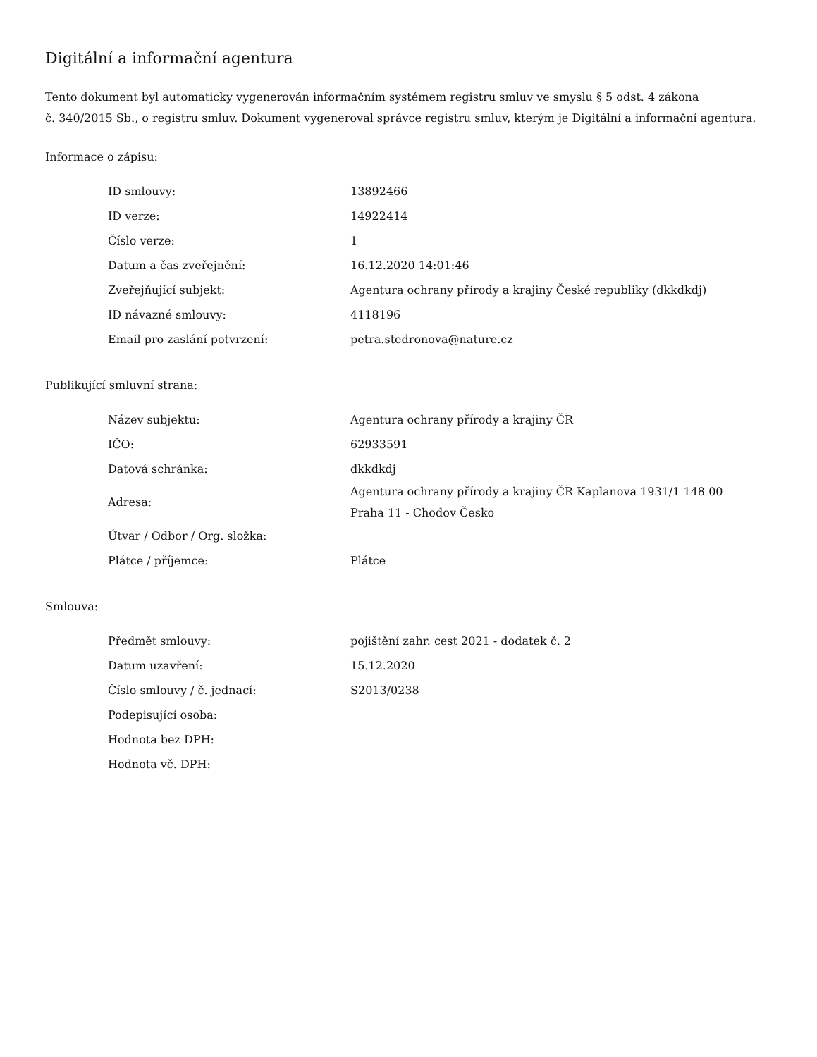Digitální a informační agentura
Tento dokument byl automaticky vygenerován informačním systémem registru smluv ve smyslu § 5 odst. 4 zákona
č. 340/2015 Sb., o registru smluv. Dokument vygeneroval správce registru smluv, kterým je Digitální a informační agentura.
Informace o zápisu:
| ID smlouvy: | 13892466 |
| ID verze: | 14922414 |
| Číslo verze: | 1 |
| Datum a čas zveřejnění: | 16.12.2020 14:01:46 |
| Zveřejňující subjekt: | Agentura ochrany přírody a krajiny České republiky (dkkdkdj) |
| ID návazné smlouvy: | 4118196 |
| Email pro zaslání potvrzení: | petra.stedronova@nature.cz |
Publikující smluvní strana:
| Název subjektu: | Agentura ochrany přírody a krajiny ČR |
| IČO: | 62933591 |
| Datová schránka: | dkkdkdj |
| Adresa: | Agentura ochrany přírody a krajiny ČR Kaplanova 1931/1 148 00 Praha 11 - Chodov Česko |
| Útvar / Odbor / Org. složka: | |
| Plátce / příjemce: | Plátce |
Smlouva:
| Předmět smlouvy: | pojištění zahr. cest 2021 - dodatek č. 2 |
| Datum uzavření: | 15.12.2020 |
| Číslo smlouvy / č. jednací: | S2013/0238 |
| Podepisující osoba: | |
| Hodnota bez DPH: | |
| Hodnota vč. DPH: | |